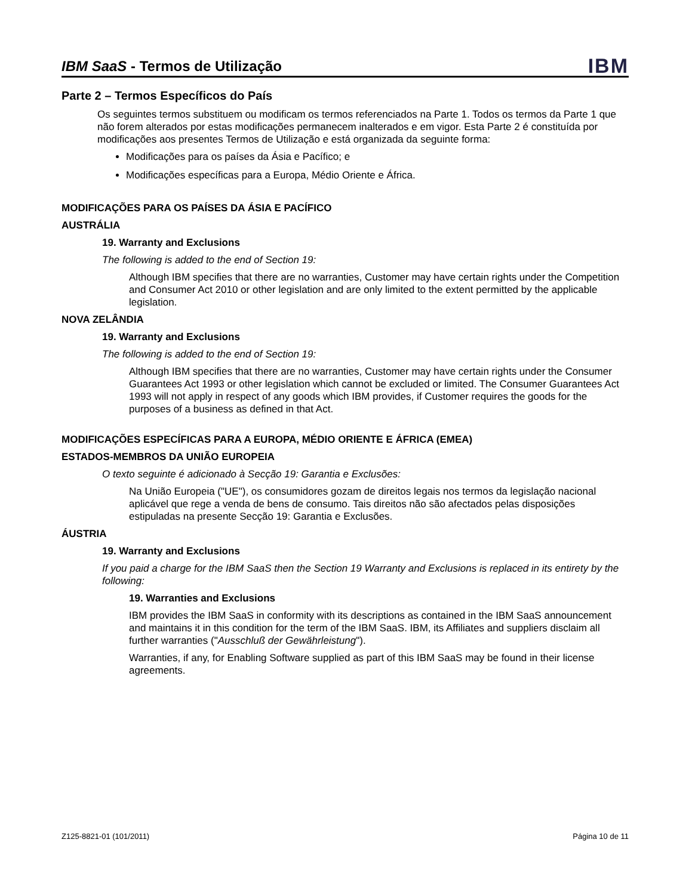IBM SaaS - Termos de Utilização
IBM
Parte 2 – Termos Específicos do País
Os seguintes termos substituem ou modificam os termos referenciados na Parte 1. Todos os termos da Parte 1 que não forem alterados por estas modificações permanecem inalterados e em vigor. Esta Parte 2 é constituída por modificações aos presentes Termos de Utilização e está organizada da seguinte forma:
Modificações para os países da Ásia e Pacífico; e
Modificações específicas para a Europa, Médio Oriente e África.
MODIFICAÇÕES PARA OS PAÍSES DA ÁSIA E PACÍFICO
AUSTRÁLIA
19. Warranty and Exclusions
The following is added to the end of Section 19:
Although IBM specifies that there are no warranties, Customer may have certain rights under the Competition and Consumer Act 2010 or other legislation and are only limited to the extent permitted by the applicable legislation.
NOVA ZELÂNDIA
19. Warranty and Exclusions
The following is added to the end of Section 19:
Although IBM specifies that there are no warranties, Customer may have certain rights under the Consumer Guarantees Act 1993 or other legislation which cannot be excluded or limited. The Consumer Guarantees Act 1993 will not apply in respect of any goods which IBM provides, if Customer requires the goods for the purposes of a business as defined in that Act.
MODIFICAÇÕES ESPECÍFICAS PARA A EUROPA, MÉDIO ORIENTE E ÁFRICA (EMEA)
ESTADOS-MEMBROS DA UNIÃO EUROPEIA
O texto seguinte é adicionado à Secção 19: Garantia e Exclusões:
Na União Europeia ("UE"), os consumidores gozam de direitos legais nos termos da legislação nacional aplicável que rege a venda de bens de consumo. Tais direitos não são afectados pelas disposições estipuladas na presente Secção 19: Garantia e Exclusões.
ÁUSTRIA
19. Warranty and Exclusions
If you paid a charge for the IBM SaaS then the Section 19 Warranty and Exclusions is replaced in its entirety by the following:
19. Warranties and Exclusions
IBM provides the IBM SaaS in conformity with its descriptions as contained in the IBM SaaS announcement and maintains it in this condition for the term of the IBM SaaS. IBM, its Affiliates and suppliers disclaim all further warranties ("Ausschluß der Gewährleistung").
Warranties, if any, for Enabling Software supplied as part of this IBM SaaS may be found in their license agreements.
Z125-8821-01 (101/2011) Página 10 de 11